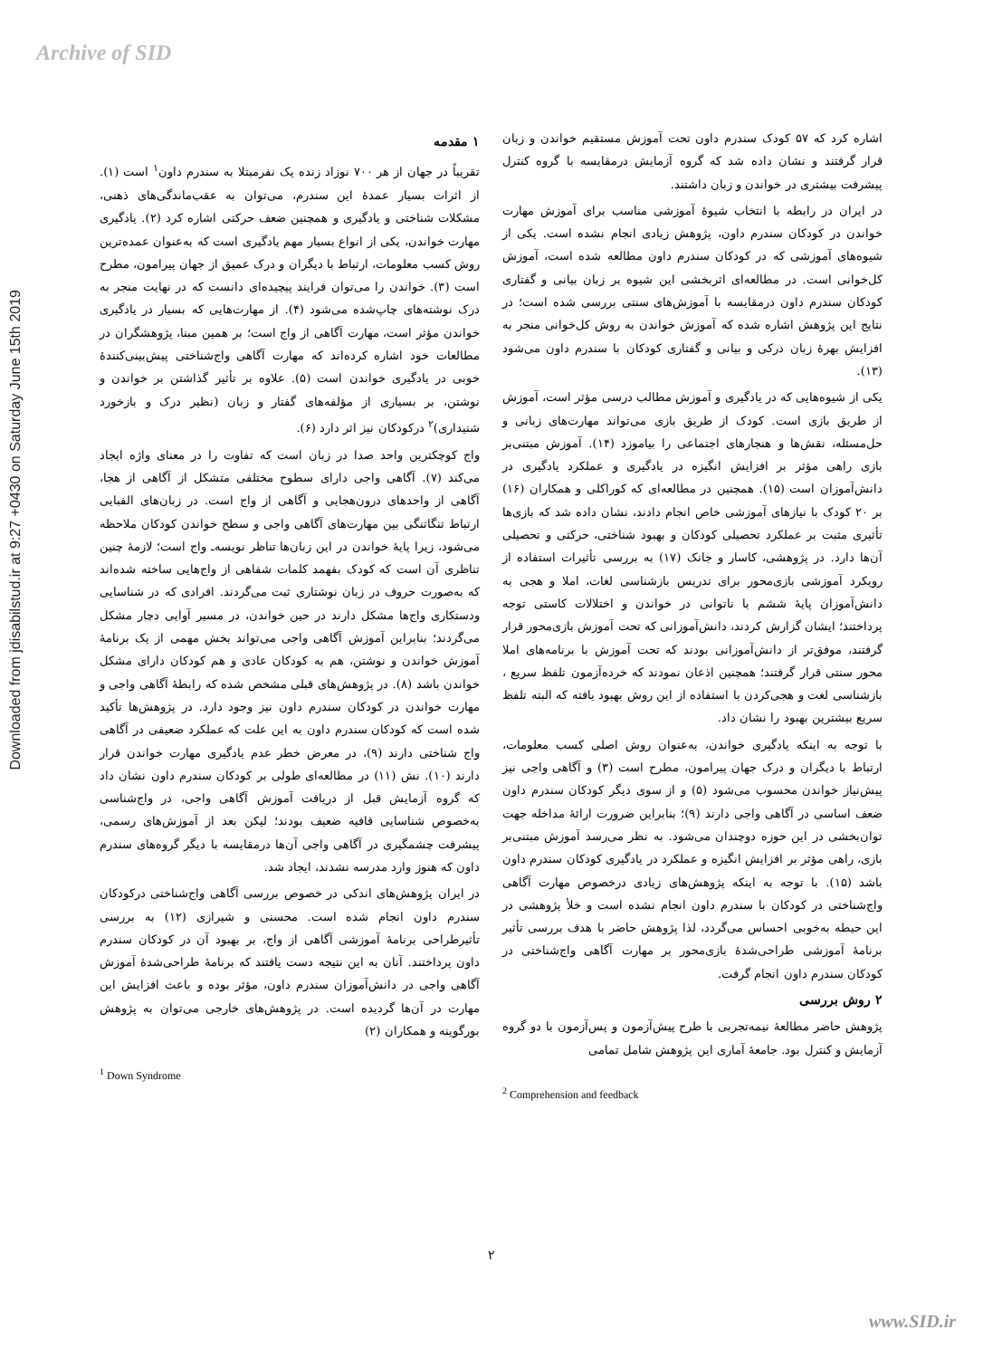Archive of SID
Downloaded from jdisabilstud.ir at 9:27 +0430 on Saturday June 15th 2019
۱ مقدمه
تقریباً در جهان از هر ۷۰۰ نوزاد زنده یک نفرمبتلا به سندرم داون<sup>۱</sup> است (۱). از اثرات بسیار عمدهٔ این سندرم، می‌توان به عقب‌ماندگی‌های ذهنی، مشکلات شناختی و یادگیری و همچنین ضعف حرکتی اشاره کرد (۲). یادگیری مهارت خواندن، یکی از انواع بسیار مهم یادگیری است که به‌عنوان عمده‌ترین روش کسب معلومات، ارتباط با دیگران و درک عمیق از جهان پیرامون، مطرح است (۳). خواندن را می‌توان فرایند پیچیده‌ای دانست که در نهایت منجر به درک نوشته‌های چاپ‌شده می‌شود (۴). از مهارت‌هایی که بسیار در یادگیری خواندن مؤثر است، مهارت آگاهی از واج است؛ بر همین مبنا، پژوهشگران در مطالعات خود اشاره کرده‌اند که مهارت آگاهی واج‌شناختی پیش‌بینی‌کنندهٔ خوبی در یادگیری خواندن است (۵). علاوه بر تأثیر گذاشتن بر خواندن و نوشتن، بر بسیاری از مؤلفه‌های گفتار و زبان (نظیر درک و بازخورد شنیداری)<sup>۲</sup> درکودکان نیز اثر دارد (۶).
واج کوچکترین واحد صدا در زبان است که تفاوت را در معنای واژه ایجاد می‌کند (۷). آگاهی واجی دارای سطوح مختلفی متشکل از آگاهی از هجا، آگاهی از واحدهای درون‌هجایی و آگاهی از واج است. در زبان‌های الفبایی ارتباط تنگاتنگی بین مهارت‌های آگاهی واجی و سطح خواندن کودکان ملاحظه می‌شود، زیرا پایهٔ خواندن در این زبان‌ها تناظر نویسه‌ـ واج است؛ لازمهٔ چنین تناظری آن است که کودک بفهمد کلمات شفاهی از واج‌هایی ساخته شده‌اند که به‌صورت حروف در زبان نوشتاری ثبت می‌گردند. افرادی که در شناسایی ودستکاری واج‌ها مشکل دارند در حین خواندن، در مسیر آوایی دچار مشکل می‌گردند؛ بنابراین آموزش آگاهی واجی می‌تواند بخش مهمی از یک برنامهٔ آموزش خواندن و نوشتن، هم به کودکان عادی و هم کودکان دارای مشکل خواندن باشد (۸). در پژوهش‌های قبلی مشخص شده که رابطهٔ آگاهی واجی و مهارت خواندن در کودکان سندرم داون نیز وجود دارد. در پژوهش‌ها تأکید شده است که کودکان سندرم داون به این علت که عملکرد ضعیفی در آگاهی واج شناختی دارند (۹)، در معرض خطر عدم یادگیری مهارت خواندن قرار دارند (۱۰). نش (۱۱) در مطالعه‌ای طولی بر کودکان سندرم داون نشان داد که گروه آزمایش قبل از دریافت آموزش آگاهی واجی، در واج‌شناسی به‌خصوص شناسایی قافیه ضعیف بودند؛ لیکن بعد از آموزش‌های رسمی، پیشرفت چشمگیری در آگاهی واجی آن‌ها درمقایسه با دیگر گروه‌های سندرم داون که هنوز وارد مدرسه نشدند، ایجاد شد.
در ایران پژوهش‌های اندکی در خصوص بررسی آگاهی واج‌شناختی درکودکان سندرم داون انجام شده است. محسنی و شیرازی (۱۲) به بررسی تأثیرطراحی برنامهٔ آموزشی آگاهی از واج، بر بهبود آن در کودکان سندرم داون پرداختند. آنان به این نتیجه دست یافتند که برنامهٔ طراحی‌شدهٔ آموزش آگاهی واجی در دانش‌آموزان سندرم داون، مؤثر بوده و باعث افزایش این مهارت در آن‌ها گردیده است. در پژوهش‌های خارجی می‌توان به پژوهش بورگوینه و همکاران (۲)
<sup>1</sup> Down Syndrome
اشاره کرد که ۵۷ کودک سندرم داون تحت آموزش مستقیم خواندن و زبان قرار گرفتند و نشان داده شد که گروه آزمایش درمقایسه با گروه کنترل پیشرفت بیشتری در خواندن و زبان داشتند.
در ایران در رابطه با انتخاب شیوهٔ آموزشی مناسب برای آموزش مهارت خواندن در کودکان سندرم داون، پژوهش زیادی انجام نشده است. یکی از شیوه‌های آموزشی که در کودکان سندرم داون مطالعه شده است، آموزش کل‌خوانی است. در مطالعه‌ای اثربخشی این شیوه بر زبان بیانی و گفتاری کودکان سندرم داون درمقایسه با آموزش‌های سنتی بررسی شده است؛ در نتایج این پژوهش اشاره شده که آموزش خواندن به روش کل‌خوانی منجر به افزایش بهرهٔ زبان درکی و بیانی و گفتاری کودکان با سندرم داون می‌شود (۱۳).
یکی از شیوه‌هایی که در یادگیری و آموزش مطالب درسی مؤثر است، آموزش از طریق بازی است. کودک از طریق بازی می‌تواند مهارت‌های زبانی و حل‌مسئله، نقش‌ها و هنجارهای اجتماعی را بیاموزد (۱۴). آموزش مبتنی‌بر بازی راهی مؤثر بر افزایش انگیزه در یادگیری و عملکرد یادگیری در دانش‌آموزان است (۱۵). همچنین در مطالعه‌ای که کوراکلی و همکاران (۱۶) بر ۲۰ کودک با نیازهای آموزشی خاص انجام دادند، نشان داده شد که بازی‌ها تأثیری مثبت بر عملکرد تحصیلی کودکان و بهبود شناختی، حرکتی و تحصیلی آن‌ها دارد. در پژوهشی، کاسار و جانک (۱۷) به بررسی تأثیرات استفاده از رویکرد آموزشی بازی‌محور برای تدریس بازشناسی لغات، املا و هجی به دانش‌آموزان پایهٔ ششم با ناتوانی در خواندن و اختلالات کاستی توجه پرداختند؛ ایشان گزارش کردند، دانش‌آموزانی که تحت آموزش بازی‌محور قرار گرفتند، موفق‌تر از دانش‌آموزانی بودند که تحت آموزش با برنامه‌های املا محور سنتی قرار گرفتند؛ همچنین اذعان نمودند که خرده‌آزمون تلفظ سریع ، بازشناسی لغت و هجی‌کردن با استفاده از این روش بهبود یافته که البته تلفظ سریع بیشترین بهبود را نشان داد.
با توجه به اینکه یادگیری خواندن، به‌عنوان روش اصلی کسب معلومات، ارتباط با دیگران و درک جهان پیرامون، مطرح است (۳) و آگاهی واجی نیز پیش‌نیاز خواندن محسوب می‌شود (۵) و از سوی دیگر کودکان سندرم داون ضعف اساسی در آگاهی واجی دارند (۹)؛ بنابراین ضرورت ارائهٔ مداخله جهت توان‌بخشی در این حوزه دوچندان می‌شود. به نظر می‌رسد آموزش مبتنی‌بر بازی، راهی مؤثر بر افزایش انگیزه و عملکرد در یادگیری کودکان سندرم داون باشد (۱۵). با توجه به اینکه پژوهش‌های زیادی درخصوص مهارت آگاهی واج‌شناختی در کودکان با سندرم داون انجام نشده است و خلأ پژوهشی در این حیطه به‌خوبی احساس می‌گردد، لذا پژوهش حاضر با هدف بررسی تأثیر برنامهٔ آموزشی طراحی‌شدهٔ بازی‌محور بر مهارت آگاهی واج‌شناختی در کودکان سندرم داون انجام گرفت.
۲ روش بررسی
پژوهش حاضر مطالعهٔ نیمه‌تجربی با طرح پیش‌آزمون و پس‌آزمون با دو گروه آزمایش و کنترل بود. جامعهٔ آماری این پژوهش شامل تمامی
<sup>2</sup> Comprehension and feedback
۲
www.SID.ir